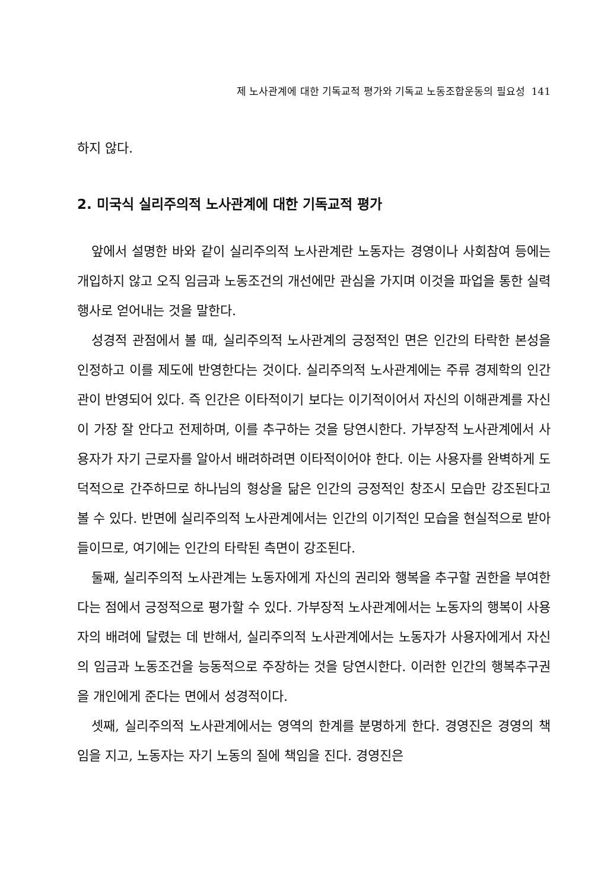제 노사관계에 대한 기독교적 평가와 기독교 노동조합운동의 필요성 141
하지 않다.
2. 미국식 실리주의적 노사관계에 대한 기독교적 평가
앞에서 설명한 바와 같이 실리주의적 노사관계란 노동자는 경영이나 사회참여 등에는 개입하지 않고 오직 임금과 노동조건의 개선에만 관심을 가지며 이것을 파업을 통한 실력행사로 얻어내는 것을 말한다.
성경적 관점에서 볼 때, 실리주의적 노사관계의 긍정적인 면은 인간의 타락한 본성을 인정하고 이를 제도에 반영한다는 것이다. 실리주의적 노사관계에는 주류 경제학의 인간관이 반영되어 있다. 즉 인간은 이타적이기 보다는 이기적이어서 자신의 이해관계를 자신이 가장 잘 안다고 전제하며, 이를 추구하는 것을 당연시한다. 가부장적 노사관계에서 사용자가 자기 근로자를 알아서 배려하려면 이타적이어야 한다. 이는 사용자를 완벽하게 도덕적으로 간주하므로 하나님의 형상을 닮은 인간의 긍정적인 창조시 모습만 강조된다고 볼 수 있다. 반면에 실리주의적 노사관계에서는 인간의 이기적인 모습을 현실적으로 받아들이므로, 여기에는 인간의 타락된 측면이 강조된다.
둘째, 실리주의적 노사관계는 노동자에게 자신의 권리와 행복을 추구할 권한을 부여한다는 점에서 긍정적으로 평가할 수 있다. 가부장적 노사관계에서는 노동자의 행복이 사용자의 배려에 달렸는 데 반해서, 실리주의적 노사관계에서는 노동자가 사용자에게서 자신의 임금과 노동조건을 능동적으로 주장하는 것을 당연시한다. 이러한 인간의 행복추구권을 개인에게 준다는 면에서 성경적이다.
셋째, 실리주의적 노사관계에서는 영역의 한계를 분명하게 한다. 경영진은 경영의 책임을 지고, 노동자는 자기 노동의 질에 책임을 진다. 경영진은